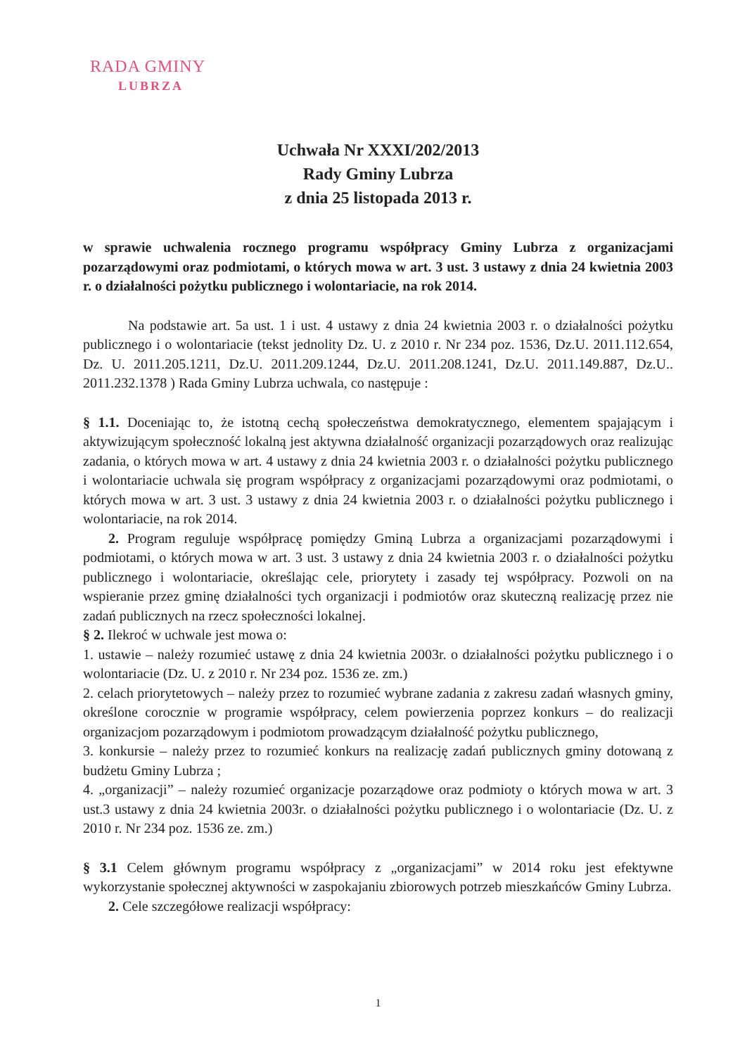RADA GMINY
LUBRZA
Uchwała Nr XXXI/202/2013
Rady Gminy Lubrza
z dnia 25 listopada 2013 r.
w sprawie uchwalenia rocznego programu współpracy Gminy Lubrza z organizacjami pozarządowymi oraz podmiotami, o których mowa w art. 3 ust. 3 ustawy z dnia 24 kwietnia 2003 r. o działalności pożytku publicznego i wolontariacie, na rok 2014.
Na podstawie art. 5a ust. 1 i ust. 4 ustawy z dnia 24 kwietnia 2003 r. o działalności pożytku publicznego i o wolontariacie (tekst jednolity Dz. U. z 2010 r. Nr 234 poz. 1536, Dz.U. 2011.112.654, Dz. U. 2011.205.1211, Dz.U. 2011.209.1244, Dz.U. 2011.208.1241, Dz.U. 2011.149.887, Dz.U.. 2011.232.1378 ) Rada Gminy Lubrza uchwala, co następuje :
§ 1.1. Doceniając to, że istotną cechą społeczeństwa demokratycznego, elementem spajającym i aktywizującym społeczność lokalną jest aktywna działalność organizacji pozarządowych oraz realizując zadania, o których mowa w art. 4 ustawy z dnia 24 kwietnia 2003 r. o działalności pożytku publicznego i wolontariacie uchwala się program współpracy z organizacjami pozarządowymi oraz podmiotami, o których mowa w art. 3 ust. 3 ustawy z dnia 24 kwietnia 2003 r. o działalności pożytku publicznego i wolontariacie, na rok 2014.
2. Program reguluje współpracę pomiędzy Gminą Lubrza a organizacjami pozarządowymi i podmiotami, o których mowa w art. 3 ust. 3 ustawy z dnia 24 kwietnia 2003 r. o działalności pożytku publicznego i wolontariacie, określając cele, priorytety i zasady tej współpracy. Pozwoli on na wspieranie przez gminę działalności tych organizacji i podmiotów oraz skuteczną realizację przez nie zadań publicznych na rzecz społeczności lokalnej.
§ 2. Ilekroć w uchwale jest mowa o:
1. ustawie – należy rozumieć ustawę z dnia 24 kwietnia 2003r. o działalności pożytku publicznego i o wolontariacie (Dz. U. z 2010 r. Nr 234 poz. 1536 ze. zm.)
2. celach priorytetowych – należy przez to rozumieć wybrane zadania z zakresu zadań własnych gminy, określone corocznie w programie współpracy, celem powierzenia poprzez konkurs – do realizacji organizacjom pozarządowym i podmiotom prowadzącym działalność pożytku publicznego,
3. konkursie – należy przez to rozumieć konkurs na realizację zadań publicznych gminy dotowaną z budżetu Gminy Lubrza ;
4. „organizacji” – należy rozumieć organizacje pozarządowe oraz podmioty o których mowa w art. 3 ust.3 ustawy z dnia 24 kwietnia 2003r. o działalności pożytku publicznego i o wolontariacie (Dz. U. z 2010 r. Nr 234 poz. 1536 ze. zm.)
§ 3.1 Celem głównym programu współpracy z „organizacjami” w 2014 roku jest efektywne wykorzystanie społecznej aktywności w zaspokajaniu zbiorowych potrzeb mieszkańców Gminy Lubrza.
2. Cele szczegółowe realizacji współpracy:
1